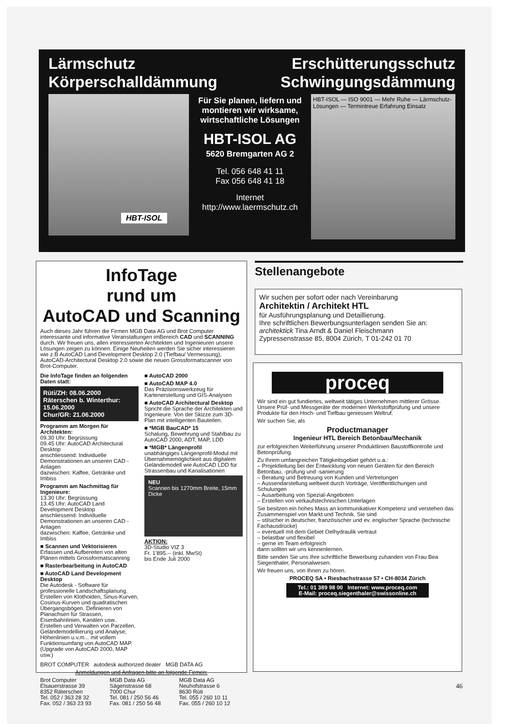Lärmschutz
Körperschalldämmung
Erschütterungsschutz
Schwingungsdämmung
HBT-ISOL
Für Sie planen, liefern und montieren wir wirksame, wirtschaftliche Lösungen
HBT-ISOL AG
5620 Bremgarten AG 2
Tel. 056 648 41 11
Fax 056 648 41 18
Internet
http://www.laermschutz.ch
HBT-ISOL — ISO 9001 — Mehr Ruhe — Lärmschutz-Lösungen — Termintreue Erfahrung Einsatz
InfoTage
rund um
AutoCAD und Scanning
Auch dieses Jahr führen die Firmen MGB Data AG und Brot Computer interessante und informative Veranstaltungen imBereich CAD und SCANNING durch. Wir freuen uns, allen interessierten Architekten und Ingenieuren unsere Lösungen zeigen zu können. Einige Neuheiten werden Sie sicher interessieren wie z.B AutoCAD Land Development Desktop 2.0 (Tiefbau/ Vermessung), AutoCAD-Architectural Desktop 2.0 sowie die neuen Grossformatscanner von Brot-Computer.
Die InfoTage finden an folgenden Daten statt:
Rüti/ZH: 08.06.2000
Räterschen b. Winterthur: 15.06.2000
Chur/GR: 21.06.2000
Programm am Morgen für Architekten:
09.30 Uhr: Begrüssung
09.45 Uhr: AutoCAD Architectural Desktop
anschliessend: Individuelle Demonstrationen an unseren CAD - Anlagen
dazwischen: Kaffee, Getränke und Imbiss
Programm am Nachmittag für Ingenieure:
13.30 Uhr: Begrüssung
13.45 Uhr: AutoCAD Land Development Desktop
anschliessend: Individuelle Demonstrationen an unseren CAD - Anlagen
dazwischen: Kaffee, Getränke und Imbiss
■ Scannen und Vektorisieren
Erfassen und Aufbereiten von alten Plänen mittels Grossformatscanning
■ Rasterbearbeitung in AutoCAD
■ AutoCAD Land Development Desktop
Die Autodesk - Software für professionelle Landschaftsplanung. Erstellen von Klothoiden, Sinus-Kurven, Cosinus-Kurven und quadratischen Übergangsbögen. Definieren von Planachsen für Strassen, Eisenbahnlinien, Kanälen usw.. Erstellen und Verwalten von Parzellen. Geländemodellierung und Analyse, Höhenlinien u.v.m... mit vollem Funktionsumfang von AutoCAD MAP. (Upgrade von AutoCAD 2000, MAP usw.)
■ AutoCAD 2000
■ AutoCAD MAP 4.0
Das Präzisionswerkzeug für Kartenerstellung und GIS-Analysen
■ AutoCAD Architectural Desktop
Spricht die Sprache der Architekten und Ingenieure. Von der Skizze zum 3D-Plan mit intelligenten Bauteilen.
■ *MGB BauCAD* 15
Schalung, Bewehrung und Stahlbau zu AutoCAD 2000, ADT, MAP, LDD
■ *MGB* Längenprofil
unabhängiges Längenprofil-Modul mit Übernahmemöglichkeit aus digitalem Geländemodell wie AutoCAD LDD für Strassenbau und Kanalisationen
NEU
Scannen bis 1270mm Breite, 15mm Dicke
AKTION:
3D-Studio VIZ 3
Fr. 1'895.-- (inkl. MwSt)
bis Ende Juli 2000
BROT COMPUTER autodesk authorized dealer MGB DATA AG
Anmeldungen und Anfragen bitte an folgende Firmen:
Brot Computer
Elsauerstrasse 39
8352 Räterschen
Tel. 052 / 363 28 32
Fax. 052 / 363 23 93
MGB Data AG
Sägenstrasse 68
7000 Chur
Tel. 081 / 250 56 46
Fax. 081 / 250 56 48
MGB Data AG
Neuhofstrasse 6
8630 Rüti
Tel. 055 / 260 10 11
Fax. 055 / 260 10 12
Stellenangebote
Wir suchen per sofort oder nach Vereinbarung
Architektin / Architekt HTL
für Ausführungsplanung und Detaillierung.
Ihre schriftlichen Bewerbungsunterlagen senden Sie an:
architektick Tina Arndt & Daniel Fleischmann
Zypressenstrasse 85, 8004 Zürich, T 01-242 01 70
proceq
Wir sind ein gut fundiertes, weltweit tätiges Unternehmen mittlerer Grösse. Unsere Prüf- und Messgeräte der modernen Werkstoffprüfung und unsere Produkte für den Hoch- und Tiefbau geniessen Weltruf.
Wir suchen Sie, als
Productmanager
Ingenieur HTL Bereich Betonbau/Mechanik
zur erfolgreichen Weiterführung unserer Produktlinien Baustoffkontrolle und Betonprüfung.
Zu Ihrem umfangreichen Tätigkeitsgebiet gehört u.a.:
– Projektleitung bei der Entwicklung von neuen Geräten für den Bereich Betonbau, -prüfung und -sanierung
– Beratung und Betreuung von Kunden und Vertretungen
– Aussendarstellung weltweit durch Vorträge, Veröffentlichungen und Schulungen
– Ausarbeitung von Spezial-Angeboten
– Erstellen von verkaufstechnischen Unterlagen
Sie besitzen ein hohes Mass an kommunikativer Kompetenz und verstehen das Zusammenspiel von Markt und Technik. Sie sind
– stilsicher in deutscher, französischer und ev. englischer Sprache (technische Fachausdrücke)
– eventuell mit dem Gebiet Oelhydraulik vertraut
– belastbar und flexibel
– gerne im Team erfolgreich
dann sollten wir uns kennenlernen.
Bitte senden Sie uns Ihre schriftliche Bewerbung zuhanden von Frau Bea Siegenthaler, Personalwesen.
Wir freuen uns, von Ihnen zu hören.
PROCEQ SA • Riesbachstrasse 57 • CH-8034 Zürich
Tel.: 01 389 98 00 Internet: www.proceq.com
E-Mail: proceq.siegenthaler@swissonline.ch
46